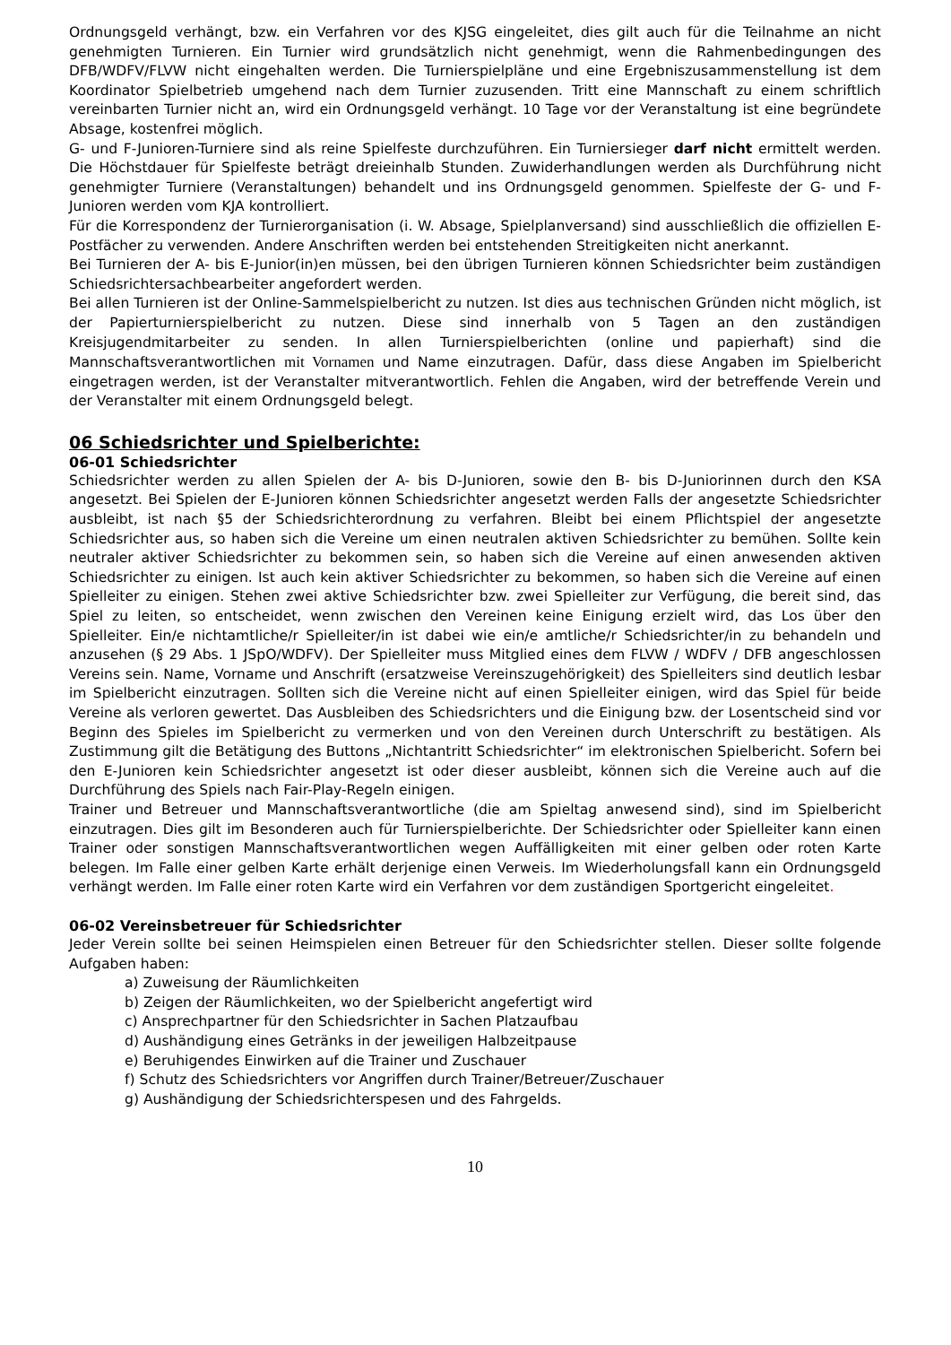Ordnungsgeld verhängt, bzw. ein Verfahren vor des KJSG eingeleitet, dies gilt auch für die Teilnahme an nicht genehmigten Turnieren. Ein Turnier wird grundsätzlich nicht genehmigt, wenn die Rahmenbedingungen des DFB/WDFV/FLVW nicht eingehalten werden. Die Turnierspielpläne und eine Ergebniszusammenstellung ist dem Koordinator Spielbetrieb umgehend nach dem Turnier zuzusenden. Tritt eine Mannschaft zu einem schriftlich vereinbarten Turnier nicht an, wird ein Ordnungsgeld verhängt. 10 Tage vor der Veranstaltung ist eine begründete Absage, kostenfrei möglich.
G- und F-Junioren-Turniere sind als reine Spielfeste durchzuführen. Ein Turniersieger darf nicht ermittelt werden. Die Höchstdauer für Spielfeste beträgt dreieinhalb Stunden. Zuwiderhandlungen werden als Durchführung nicht genehmigter Turniere (Veranstaltungen) behandelt und ins Ordnungsgeld genommen. Spielfeste der G- und F-Junioren werden vom KJA kontrolliert.
Für die Korrespondenz der Turnierorganisation (i. W. Absage, Spielplanversand) sind ausschließlich die offiziellen E-Postfächer zu verwenden. Andere Anschriften werden bei entstehenden Streitigkeiten nicht anerkannt.
Bei Turnieren der A- bis E-Junior(in)en müssen, bei den übrigen Turnieren können Schiedsrichter beim zuständigen Schiedsrichtersachbearbeiter angefordert werden.
Bei allen Turnieren ist der Online-Sammelspielbericht zu nutzen. Ist dies aus technischen Gründen nicht möglich, ist der Papierturnierspielbericht zu nutzen. Diese sind innerhalb von 5 Tagen an den zuständigen Kreisjugendmitarbeiter zu senden. In allen Turnierspielberichten (online und papierhaft) sind die Mannschaftsverantwortlichen mit Vornamen und Name einzutragen. Dafür, dass diese Angaben im Spielbericht eingetragen werden, ist der Veranstalter mitverantwortlich. Fehlen die Angaben, wird der betreffende Verein und der Veranstalter mit einem Ordnungsgeld belegt.
06 Schiedsrichter und Spielberichte:
06-01 Schiedsrichter
Schiedsrichter werden zu allen Spielen der A- bis D-Junioren, sowie den B- bis D-Juniorinnen durch den KSA angesetzt. Bei Spielen der E-Junioren können Schiedsrichter angesetzt werden Falls der angesetzte Schiedsrichter ausbleibt, ist nach §5 der Schiedsrichterordnung zu verfahren. Bleibt bei einem Pflichtspiel der angesetzte Schiedsrichter aus, so haben sich die Vereine um einen neutralen aktiven Schiedsrichter zu bemühen. Sollte kein neutraler aktiver Schiedsrichter zu bekommen sein, so haben sich die Vereine auf einen anwesenden aktiven Schiedsrichter zu einigen. Ist auch kein aktiver Schiedsrichter zu bekommen, so haben sich die Vereine auf einen Spielleiter zu einigen. Stehen zwei aktive Schiedsrichter bzw. zwei Spielleiter zur Verfügung, die bereit sind, das Spiel zu leiten, so entscheidet, wenn zwischen den Vereinen keine Einigung erzielt wird, das Los über den Spielleiter. Ein/e nichtamtliche/r Spielleiter/in ist dabei wie ein/e amtliche/r Schiedsrichter/in zu behandeln und anzusehen (§ 29 Abs. 1 JSpO/WDFV). Der Spielleiter muss Mitglied eines dem FLVW / WDFV / DFB angeschlossen Vereins sein. Name, Vorname und Anschrift (ersatzweise Vereinszugehörigkeit) des Spielleiters sind deutlich lesbar im Spielbericht einzutragen. Sollten sich die Vereine nicht auf einen Spielleiter einigen, wird das Spiel für beide Vereine als verloren gewertet. Das Ausbleiben des Schiedsrichters und die Einigung bzw. der Losentscheid sind vor Beginn des Spieles im Spielbericht zu vermerken und von den Vereinen durch Unterschrift zu bestätigen. Als Zustimmung gilt die Betätigung des Buttons „Nichtantritt Schiedsrichter“ im elektronischen Spielbericht. Sofern bei den E-Junioren kein Schiedsrichter angesetzt ist oder dieser ausbleibt, können sich die Vereine auch auf die Durchführung des Spiels nach Fair-Play-Regeln einigen.
Trainer und Betreuer und Mannschaftsverantwortliche (die am Spieltag anwesend sind), sind im Spielbericht einzutragen. Dies gilt im Besonderen auch für Turnierspielberichte. Der Schiedsrichter oder Spielleiter kann einen Trainer oder sonstigen Mannschaftsverantwortlichen wegen Auffälligkeiten mit einer gelben oder roten Karte belegen. Im Falle einer gelben Karte erhält derjenige einen Verweis. Im Wiederholungsfall kann ein Ordnungsgeld verhängt werden. Im Falle einer roten Karte wird ein Verfahren vor dem zuständigen Sportgericht eingeleitet.
06-02 Vereinsbetreuer für Schiedsrichter
Jeder Verein sollte bei seinen Heimspielen einen Betreuer für den Schiedsrichter stellen. Dieser sollte folgende Aufgaben haben:
a) Zuweisung der Räumlichkeiten
b) Zeigen der Räumlichkeiten, wo der Spielbericht angefertigt wird
c) Ansprechpartner für den Schiedsrichter in Sachen Platzaufbau
d) Aushändigung eines Getränks in der jeweiligen Halbzeitpause
e) Beruhigendes Einwirken auf die Trainer und Zuschauer
f) Schutz des Schiedsrichters vor Angriffen durch Trainer/Betreuer/Zuschauer
g) Aushändigung der Schiedsrichterspesen und des Fahrgelds.
10